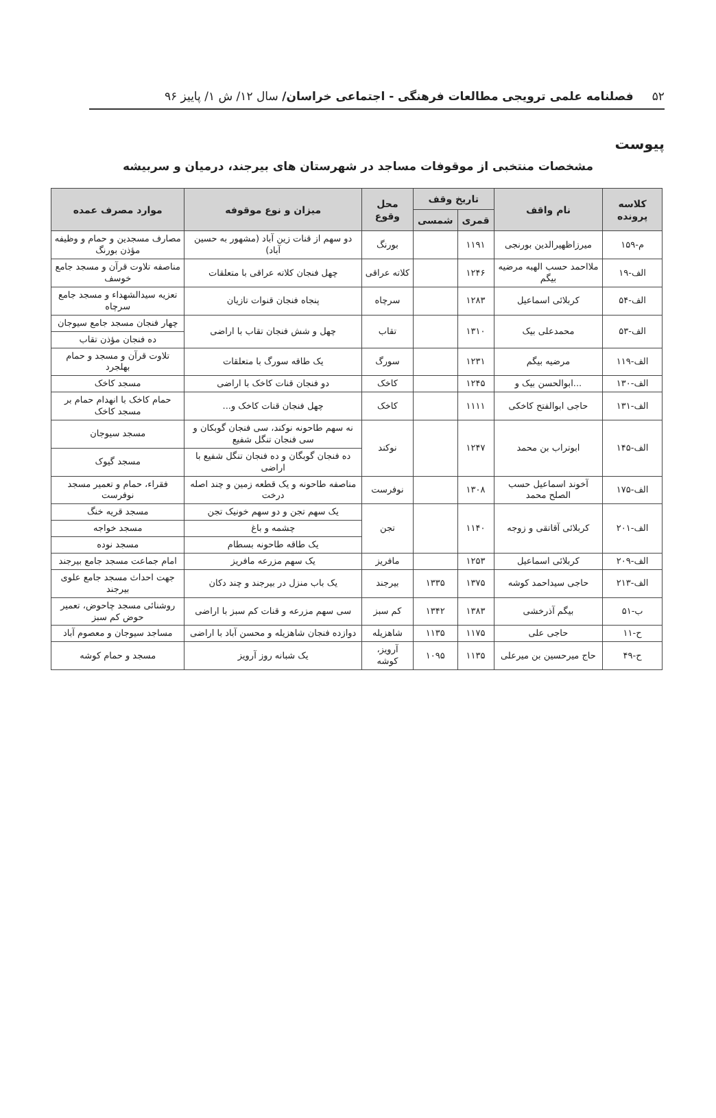۵۲ فصلنامه علمی ترویجی مطالعات فرهنگی - اجتماعی خراسان/ سال ۱۲/ ش ۱/ پاییز ۹۶
پیوست
مشخصات منتخبی از موقوفات مساجد در شهرستان های بیرجند، درمیان و سربیشه
| کلاسه پرونده | نام واقف | تاریخ وقف | | محل وقوع | میزان و نوع موقوفه | موارد مصرف عمده |
| --- | --- | --- | --- | --- | --- | --- |
| | | قمری | شمسی | | | |
| م-۱۵۹ | میرزاظهیرالدین بورنجی | ۱۱۹۱ | | بورنگ | دو سهم از قنات زین آباد (مشهور به حسین آباد) | مصارف مسجدین و حمام و وظیفه مؤذن بورنگ |
| الف-۱۹ | ملااحمد حسب الهبه مرضیه بیگم | ۱۲۴۶ | | کلاته عراقی | چهل فنجان کلاته عراقی با متعلقات | مناصفه تلاوت قرآن و مسجد جامع خوسف |
| الف-۵۴ | کربلائی اسماعیل | ۱۲۸۳ | | سرچاه | پنجاه فنجان قنوات تازیان | تعزیه سیدالشهداء و مسجد جامع سرچاه |
| الف-۵۳ | محمدعلی بیک | ۱۳۱۰ | | تقاب | چهل و شش فنجان تقاب با اراضی | چهار فنجان مسجد جامع سیوجان |
| | | | | | | ده فنجان مؤذن تقاب |
| الف-۱۱۹ | مرضیه بیگم | ۱۲۳۱ | | سورگ | یک طاقه سورگ با متعلقات | تلاوت قرآن و مسجد و حمام بهلجرد |
| الف-۱۳۰ | ...ابوالحسن بیک و | ۱۲۴۵ | | کاخک | دو فنجان قنات کاخک با اراضی | مسجد کاخک |
| الف-۱۳۱ | حاجی ابوالفتح کاخکی | ۱۱۱۱ | | کاخک | چهل فنجان قنات کاخک و... | حمام کاخک با انهدام حمام بر مسجد کاخک |
| الف-۱۴۵ | ابوتراب بن محمد | ۱۲۴۷ | | نوکند | نه سهم طاحونه نوکند، سی فنجان گوبکان و سی فنجان تنگل شفیع | مسجد سیوجان |
| | | | | | ده فنجان گوبگان و ده فنجان تنگل شفیع با اراضی | مسجد گیوک |
| الف-۱۷۵ | آخوند اسماعیل حسب الصلح محمد | ۱۳۰۸ | | نوفرست | مناصفه طاحونه و یک قطعه زمین و چند اصله درخت | فقراء، حمام و تعمیر مسجد نوفرست |
| الف-۲۰۱ | کربلائی آقاتقی و زوجه | ۱۱۴۰ | | تجن | یک سهم تجن و دو سهم خونیک تجن | مسجد قریه خنگ |
| | | | | | چشمه و باغ | مسجد خواجه |
| | | | | | یک طاقه طاحونه بسطام | مسجد نوده |
| الف-۲۰۹ | کربلائی اسماعیل | ۱۲۵۳ | | مافریز | یک سهم مزرعه مافریز | امام جماعت مسجد جامع بیرجند |
| الف-۲۱۳ | حاجی سیداحمد کوشه | ۱۳۷۵ | ۱۳۳۵ | بیرجند | یک باب منزل در بیرجند و چند دکان | جهت احداث مسجد جامع علوی بیرجند |
| ب-۵۱ | بیگم آذرخشی | ۱۳۸۳ | ۱۳۴۲ | کم سبز | سی سهم مزرعه و قنات کم سبز با اراضی | روشنائی مسجد چاحوض، تعمیر حوض کم سبز |
| ح-۱۱ | حاجی علی | ۱۱۷۵ | ۱۱۳۵ | شاهزیله | دوازده فنجان شاهزیله و محسن آباد با اراضی | مساجد سیوجان و معصوم آباد |
| ح-۴۹ | حاج میرحسین بن میرعلی | ۱۱۳۵ | ۱۰۹۵ | آرویز، کوشه | یک شبانه روز آرویز | مسجد و حمام کوشه |